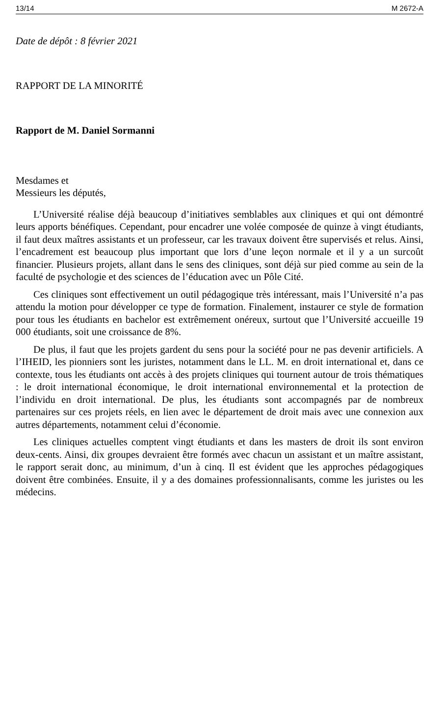13/14 M 2672-A
Date de dépôt : 8 février 2021
RAPPORT DE LA MINORITÉ
Rapport de M. Daniel Sormanni
Mesdames et
Messieurs les députés,
L’Université réalise déjà beaucoup d’initiatives semblables aux cliniques et qui ont démontré leurs apports bénéfiques. Cependant, pour encadrer une volée composée de quinze à vingt étudiants, il faut deux maîtres assistants et un professeur, car les travaux doivent être supervisés et relus. Ainsi, l’encadrement est beaucoup plus important que lors d’une leçon normale et il y a un surcoût financier. Plusieurs projets, allant dans le sens des cliniques, sont déjà sur pied comme au sein de la faculté de psychologie et des sciences de l’éducation avec un Pôle Cité.
Ces cliniques sont effectivement un outil pédagogique très intéressant, mais l’Université n’a pas attendu la motion pour développer ce type de formation. Finalement, instaurer ce style de formation pour tous les étudiants en bachelor est extrêmement onéreux, surtout que l’Université accueille 19 000 étudiants, soit une croissance de 8%.
De plus, il faut que les projets gardent du sens pour la société pour ne pas devenir artificiels. A l’IHEID, les pionniers sont les juristes, notamment dans le LL. M. en droit international et, dans ce contexte, tous les étudiants ont accès à des projets cliniques qui tournent autour de trois thématiques : le droit international économique, le droit international environnemental et la protection de l’individu en droit international. De plus, les étudiants sont accompagnés par de nombreux partenaires sur ces projets réels, en lien avec le département de droit mais avec une connexion aux autres départements, notamment celui d’économie.
Les cliniques actuelles comptent vingt étudiants et dans les masters de droit ils sont environ deux-cents. Ainsi, dix groupes devraient être formés avec chacun un assistant et un maître assistant, le rapport serait donc, au minimum, d’un à cinq. Il est évident que les approches pédagogiques doivent être combinées. Ensuite, il y a des domaines professionnalisants, comme les juristes ou les médecins.